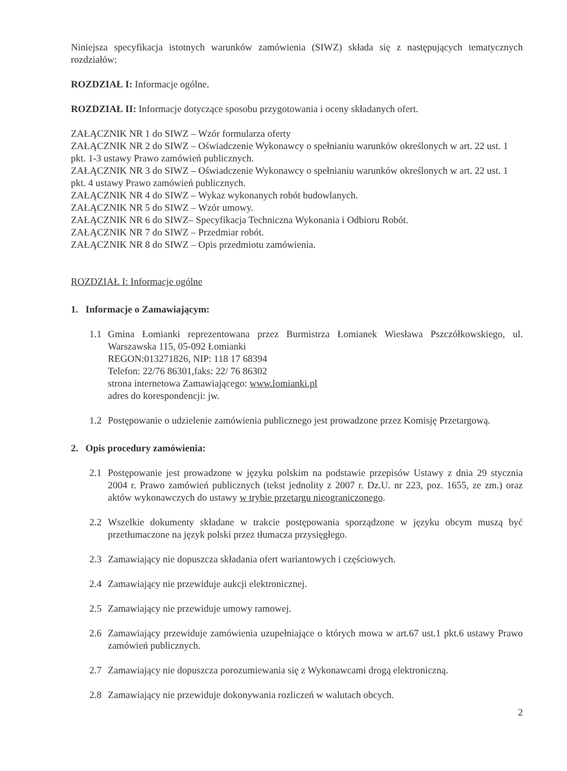Niniejsza specyfikacja istotnych warunków zamówienia (SIWZ) składa się z następujących tematycznych rozdziałów:
ROZDZIAŁ I: Informacje ogólne.
ROZDZIAŁ II: Informacje dotyczące sposobu przygotowania i oceny składanych ofert.
ZAŁĄCZNIK NR 1 do SIWZ – Wzór formularza oferty
ZAŁĄCZNIK NR 2 do SIWZ – Oświadczenie Wykonawcy o spełnianiu warunków określonych w art. 22 ust. 1 pkt. 1-3 ustawy Prawo zamówień publicznych.
ZAŁĄCZNIK NR 3 do SIWZ – Oświadczenie Wykonawcy o spełnianiu warunków określonych w art. 22 ust. 1 pkt. 4 ustawy Prawo zamówień publicznych.
ZAŁĄCZNIK NR 4 do SIWZ – Wykaz wykonanych robót budowlanych.
ZAŁĄCZNIK NR 5 do SIWZ – Wzór umowy.
ZAŁĄCZNIK NR 6 do SIWZ– Specyfikacja Techniczna Wykonania i Odbioru Robót.
ZAŁĄCZNIK NR 7 do SIWZ – Przedmiar robót.
ZAŁĄCZNIK NR 8 do SIWZ – Opis przedmiotu zamówienia.
ROZDZIAŁ I: Informacje ogólne
1. Informacje o Zamawiającym:
1.1 Gmina Łomianki reprezentowana przez Burmistrza Łomianek Wiesława Pszczółkowskiego, ul. Warszawska 115, 05-092 Łomianki
REGON:013271826, NIP: 118 17 68394
Telefon: 22/76 86301,faks: 22/ 76 86302
strona internetowa Zamawiającego: www.lomianki.pl
adres do korespondencji: jw.
1.2 Postępowanie o udzielenie zamówienia publicznego jest prowadzone przez Komisję Przetargową.
2. Opis procedury zamówienia:
2.1 Postępowanie jest prowadzone w języku polskim na podstawie przepisów Ustawy z dnia 29 stycznia 2004 r. Prawo zamówień publicznych (tekst jednolity z 2007 r. Dz.U. nr 223, poz. 1655, ze zm.) oraz aktów wykonawczych do ustawy w trybie przetargu nieograniczonego.
2.2 Wszelkie dokumenty składane w trakcie postępowania sporządzone w języku obcym muszą być przetłumaczone na język polski przez tłumacza przysięgłego.
2.3 Zamawiający nie dopuszcza składania ofert wariantowych i częściowych.
2.4 Zamawiający nie przewiduje aukcji elektronicznej.
2.5 Zamawiający nie przewiduje umowy ramowej.
2.6 Zamawiający przewiduje zamówienia uzupełniające o których mowa w art.67 ust.1 pkt.6 ustawy Prawo zamówień publicznych.
2.7 Zamawiający nie dopuszcza porozumiewania się z Wykonawcami drogą elektroniczną.
2.8 Zamawiający nie przewiduje dokonywania rozliczeń w walutach obcych.
2